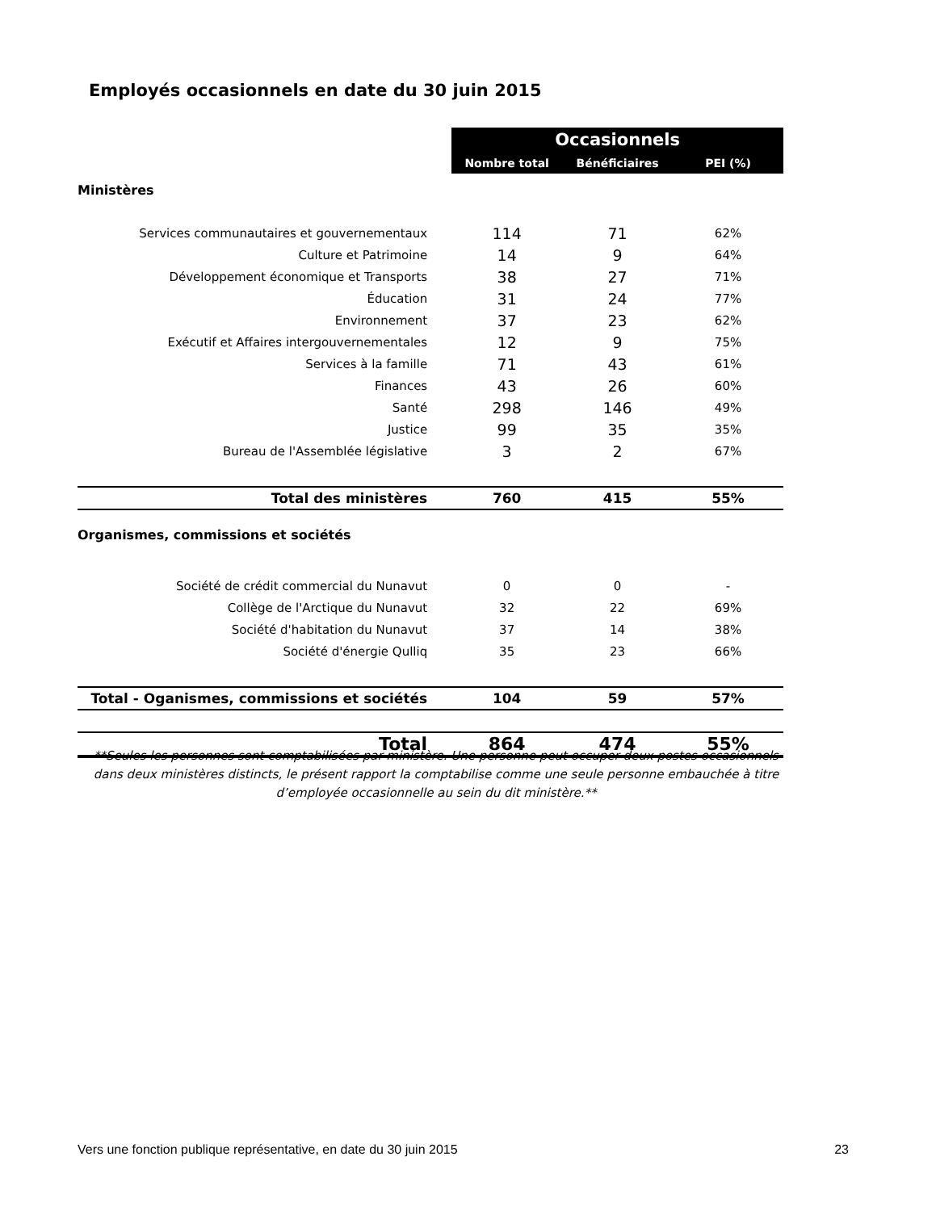Employés occasionnels en date du 30 juin 2015
| | Occasionnels | | |
| | Nombre total | Bénéficiaires | PEI (%) |
| Ministères | | | |
| Services communautaires et gouvernementaux | 114 | 71 | 62% |
| Culture et Patrimoine | 14 | 9 | 64% |
| Développement économique et Transports | 38 | 27 | 71% |
| Éducation | 31 | 24 | 77% |
| Environnement | 37 | 23 | 62% |
| Exécutif et Affaires intergouvernementales | 12 | 9 | 75% |
| Services à la famille | 71 | 43 | 61% |
| Finances | 43 | 26 | 60% |
| Santé | 298 | 146 | 49% |
| Justice | 99 | 35 | 35% |
| Bureau de l'Assemblée législative | 3 | 2 | 67% |
| Total des ministères | 760 | 415 | 55% |
| Organismes, commissions et sociétés | | | |
| Société de crédit commercial du Nunavut | 0 | 0 | - |
| Collège de l'Arctique du Nunavut | 32 | 22 | 69% |
| Société d'habitation du Nunavut | 37 | 14 | 38% |
| Société d'énergie Qulliq | 35 | 23 | 66% |
| Total - Oganismes, commissions et sociétés | 104 | 59 | 57% |
| Total | 864 | 474 | 55% |
**Seules les personnes sont comptabilisées par ministère. Une personne peut occuper deux postes occasionnels dans deux ministères distincts, le présent rapport la comptabilise comme une seule personne embauchée à titre d’employée occasionnelle au sein du dit ministère.**
Vers une fonction publique représentative, en date du 30 juin 2015 23